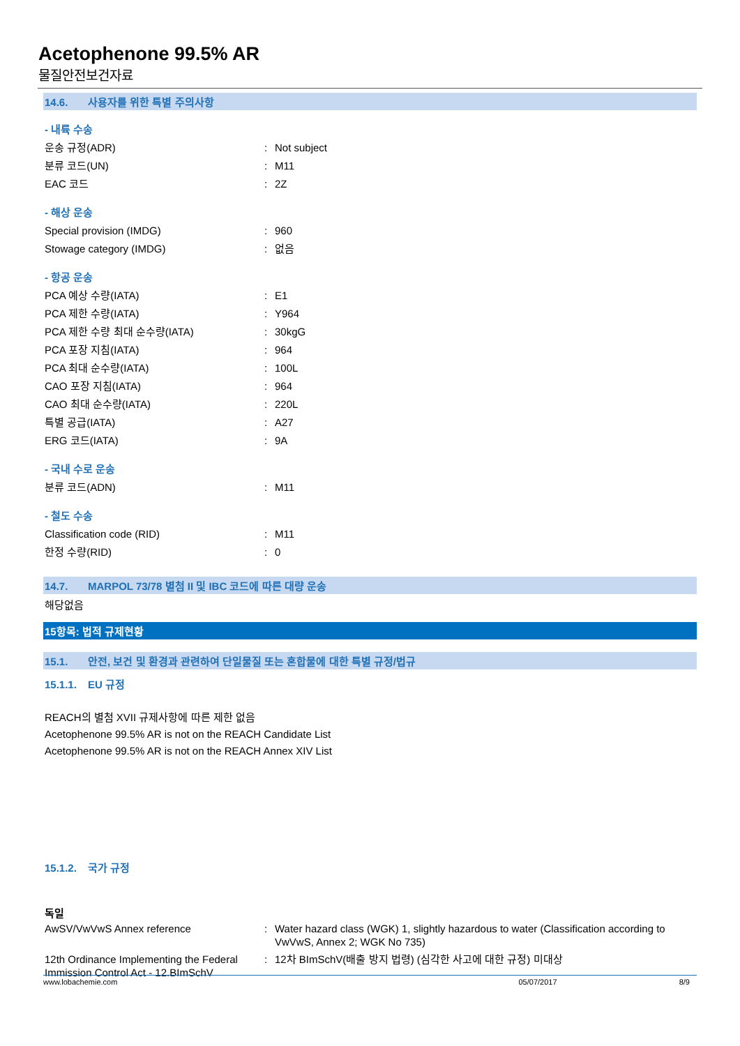Acetophenone 99.5% AR
물질안전보건자료
14.6. 사용자를 위한 특별 주의사항
- 내륙 수송
운송 규정(ADR) : Not subject
분류 코드(UN) : M11
EAC 코드 : 2Z
- 해상 운송
Special provision (IMDG) : 960
Stowage category (IMDG) : 없음
- 항공 운송
PCA 예상 수량(IATA) : E1
PCA 제한 수량(IATA) : Y964
PCA 제한 수량 최대 순수량(IATA) : 30kgG
PCA 포장 지침(IATA) : 964
PCA 최대 순수량(IATA) : 100L
CAO 포장 지침(IATA) : 964
CAO 최대 순수량(IATA) : 220L
특별 공급(IATA) : A27
ERG 코드(IATA) : 9A
- 국내 수로 운송
분류 코드(ADN) : M11
- 철도 수송
Classification code (RID) : M11
한정 수량(RID) : 0
14.7. MARPOL 73/78 별첨 II 및 IBC 코드에 따른 대량 운송
해당없음
15항목: 법적 규제현황
15.1. 안전, 보건 및 환경과 관련하여 단일물질 또는 혼합물에 대한 특별 규정/법규
15.1.1. EU 규정
REACH의 별첨 XVII 규제사항에 따른 제한 없음
Acetophenone 99.5% AR is not on the REACH Candidate List
Acetophenone 99.5% AR is not on the REACH Annex XIV List
15.1.2. 국가 규정
독일
AwSV/VwVwS Annex reference : Water hazard class (WGK) 1, slightly hazardous to water (Classification according to VwVwS, Annex 2; WGK No 735)
12th Ordinance Implementing the Federal Immission Control Act - 12.BImSchV
: 12차 BImSchV(배출 방지 법령) (심각한 사고에 대한 규정) 미대상
www.lobachemie.com 05/07/2017 8/9